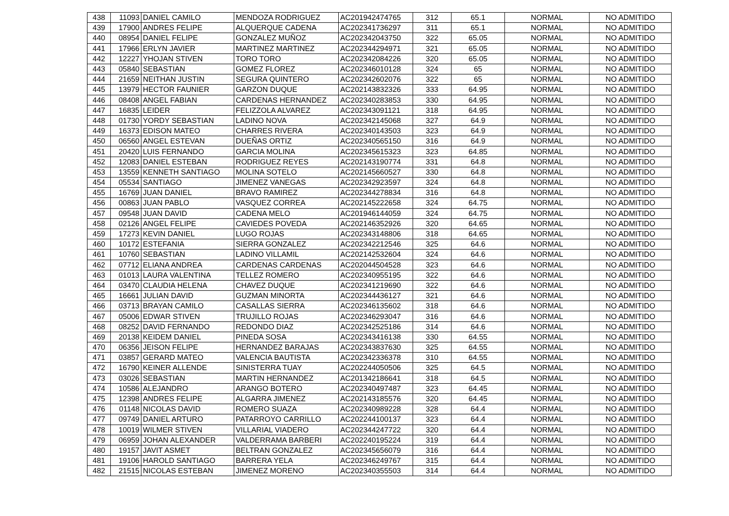| 438 | 11093 | DANIEL CAMILO | MENDOZA RODRIGUEZ | AC201942474765 | 312 | 65.1 | NORMAL | NO ADMITIDO |
| 439 | 17900 | ANDRES FELIPE | ALQUERQUE CADENA | AC202341736297 | 311 | 65.1 | NORMAL | NO ADMITIDO |
| 440 | 08954 | DANIEL FELIPE | GONZALEZ MUÑOZ | AC202342043750 | 322 | 65.05 | NORMAL | NO ADMITIDO |
| 441 | 17966 | ERLYN JAVIER | MARTINEZ MARTINEZ | AC202344294971 | 321 | 65.05 | NORMAL | NO ADMITIDO |
| 442 | 12227 | YHOJAN STIVEN | TORO TORO | AC202342084226 | 320 | 65.05 | NORMAL | NO ADMITIDO |
| 443 | 05840 | SEBASTIAN | GOMEZ FLOREZ | AC202346010128 | 324 | 65 | NORMAL | NO ADMITIDO |
| 444 | 21659 | NEITHAN JUSTIN | SEGURA QUINTERO | AC202342602076 | 322 | 65 | NORMAL | NO ADMITIDO |
| 445 | 13979 | HECTOR FAUNIER | GARZON DUQUE | AC202143832326 | 333 | 64.95 | NORMAL | NO ADMITIDO |
| 446 | 08408 | ANGEL FABIAN | CARDENAS HERNANDEZ | AC202340283853 | 330 | 64.95 | NORMAL | NO ADMITIDO |
| 447 | 16835 | LEIDER | FELIZZOLA ALVAREZ | AC202343091121 | 318 | 64.95 | NORMAL | NO ADMITIDO |
| 448 | 01730 | YORDY SEBASTIAN | LADINO NOVA | AC202342145068 | 327 | 64.9 | NORMAL | NO ADMITIDO |
| 449 | 16373 | EDISON MATEO | CHARRES RIVERA | AC202340143503 | 323 | 64.9 | NORMAL | NO ADMITIDO |
| 450 | 06560 | ANGEL ESTEVAN | DUEÑAS ORTIZ | AC202340565150 | 316 | 64.9 | NORMAL | NO ADMITIDO |
| 451 | 20420 | LUIS FERNANDO | GARCIA MOLINA | AC202345615323 | 323 | 64.85 | NORMAL | NO ADMITIDO |
| 452 | 12083 | DANIEL ESTEBAN | RODRIGUEZ REYES | AC202143190774 | 331 | 64.8 | NORMAL | NO ADMITIDO |
| 453 | 13559 | KENNETH SANTIAGO | MOLINA SOTELO | AC202145660527 | 330 | 64.8 | NORMAL | NO ADMITIDO |
| 454 | 05534 | SANTIAGO | JIMENEZ VANEGAS | AC202342923597 | 324 | 64.8 | NORMAL | NO ADMITIDO |
| 455 | 16769 | JUAN DANIEL | BRAVO RAMIREZ | AC202344278834 | 316 | 64.8 | NORMAL | NO ADMITIDO |
| 456 | 00863 | JUAN PABLO | VASQUEZ CORREA | AC202145222658 | 324 | 64.75 | NORMAL | NO ADMITIDO |
| 457 | 09548 | JUAN DAVID | CADENA MELO | AC201946144059 | 324 | 64.75 | NORMAL | NO ADMITIDO |
| 458 | 02126 | ANGEL FELIPE | CAVIEDES POVEDA | AC202146352926 | 320 | 64.65 | NORMAL | NO ADMITIDO |
| 459 | 17273 | KEVIN DANIEL | LUGO ROJAS | AC202343148806 | 318 | 64.65 | NORMAL | NO ADMITIDO |
| 460 | 10172 | ESTEFANIA | SIERRA GONZALEZ | AC202342212546 | 325 | 64.6 | NORMAL | NO ADMITIDO |
| 461 | 10760 | SEBASTIAN | LADINO VILLAMIL | AC202142532604 | 324 | 64.6 | NORMAL | NO ADMITIDO |
| 462 | 07712 | ELIANA ANDREA | CARDENAS CARDENAS | AC202044504528 | 323 | 64.6 | NORMAL | NO ADMITIDO |
| 463 | 01013 | LAURA VALENTINA | TELLEZ ROMERO | AC202340955195 | 322 | 64.6 | NORMAL | NO ADMITIDO |
| 464 | 03470 | CLAUDIA HELENA | CHAVEZ DUQUE | AC202341219690 | 322 | 64.6 | NORMAL | NO ADMITIDO |
| 465 | 16661 | JULIAN DAVID | GUZMAN MINORTA | AC202344436127 | 321 | 64.6 | NORMAL | NO ADMITIDO |
| 466 | 03713 | BRAYAN CAMILO | CASALLAS SIERRA | AC202346135602 | 318 | 64.6 | NORMAL | NO ADMITIDO |
| 467 | 05006 | EDWAR STIVEN | TRUJILLO ROJAS | AC202346293047 | 316 | 64.6 | NORMAL | NO ADMITIDO |
| 468 | 08252 | DAVID FERNANDO | REDONDO DIAZ | AC202342525186 | 314 | 64.6 | NORMAL | NO ADMITIDO |
| 469 | 20138 | KEIDEM DANIEL | PINEDA SOSA | AC202343416138 | 330 | 64.55 | NORMAL | NO ADMITIDO |
| 470 | 06356 | JEISON FELIPE | HERNANDEZ BARAJAS | AC202343837630 | 325 | 64.55 | NORMAL | NO ADMITIDO |
| 471 | 03857 | GERARD MATEO | VALENCIA BAUTISTA | AC202342336378 | 310 | 64.55 | NORMAL | NO ADMITIDO |
| 472 | 16790 | KEINER ALLENDE | SINISTERRA TUAY | AC202244050506 | 325 | 64.5 | NORMAL | NO ADMITIDO |
| 473 | 03026 | SEBASTIAN | MARTIN HERNANDEZ | AC201342186641 | 318 | 64.5 | NORMAL | NO ADMITIDO |
| 474 | 10586 | ALEJANDRO | ARANGO BOTERO | AC202340497487 | 323 | 64.45 | NORMAL | NO ADMITIDO |
| 475 | 12398 | ANDRES FELIPE | ALGARRA JIMENEZ | AC202143185576 | 320 | 64.45 | NORMAL | NO ADMITIDO |
| 476 | 01148 | NICOLAS DAVID | ROMERO SUAZA | AC202340989228 | 328 | 64.4 | NORMAL | NO ADMITIDO |
| 477 | 09749 | DANIEL ARTURO | PATARROYO CARRILLO | AC202244100137 | 323 | 64.4 | NORMAL | NO ADMITIDO |
| 478 | 10019 | WILMER STIVEN | VILLARIAL VIADERO | AC202344247722 | 320 | 64.4 | NORMAL | NO ADMITIDO |
| 479 | 06959 | JOHAN ALEXANDER | VALDERRAMA BARBERI | AC202240195224 | 319 | 64.4 | NORMAL | NO ADMITIDO |
| 480 | 19157 | JAVIT ASMET | BELTRAN GONZALEZ | AC202345656079 | 316 | 64.4 | NORMAL | NO ADMITIDO |
| 481 | 19106 | HAROLD SANTIAGO | BARRERA YELA | AC202346249767 | 315 | 64.4 | NORMAL | NO ADMITIDO |
| 482 | 21515 | NICOLAS ESTEBAN | JIMENEZ MORENO | AC202340355503 | 314 | 64.4 | NORMAL | NO ADMITIDO |